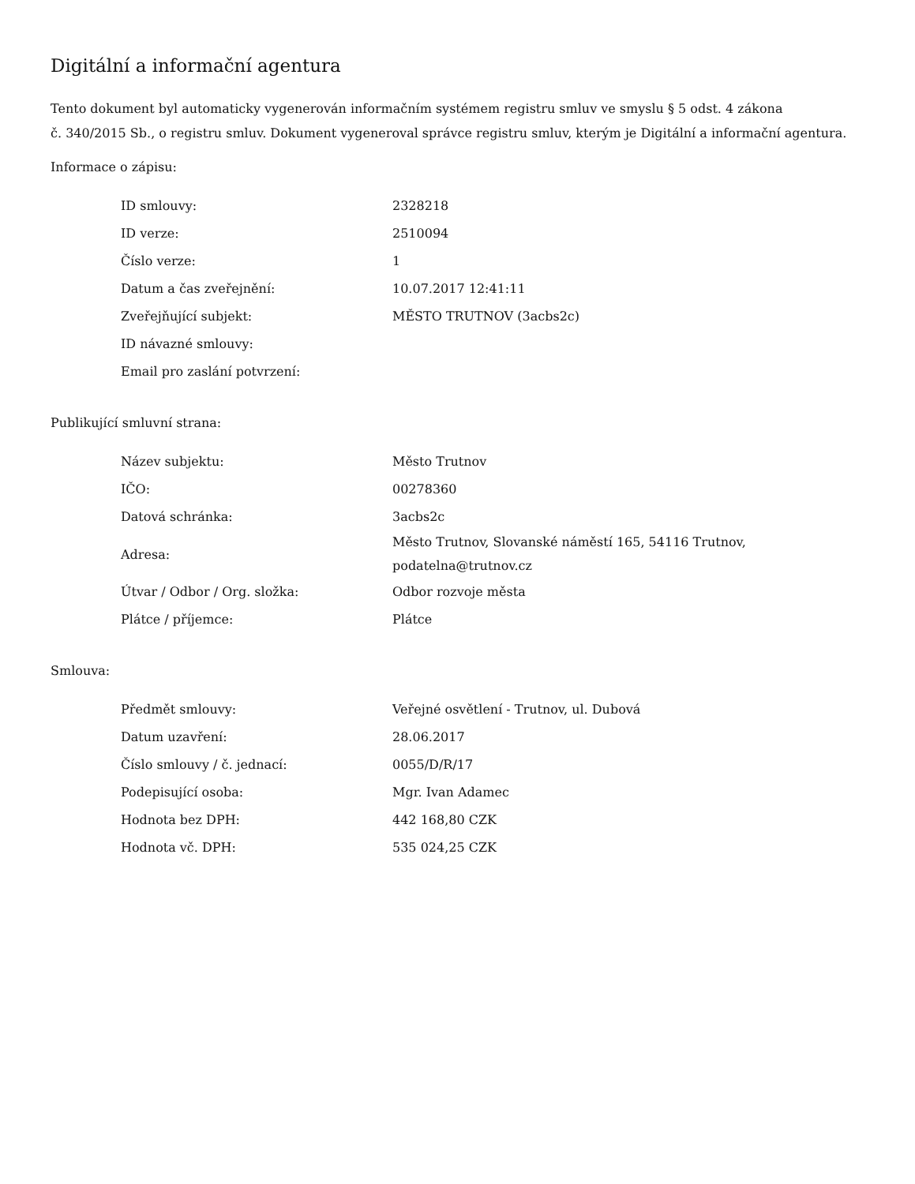Digitální a informační agentura
Tento dokument byl automaticky vygenerován informačním systémem registru smluv ve smyslu § 5 odst. 4 zákona
č. 340/2015 Sb., o registru smluv. Dokument vygeneroval správce registru smluv, kterým je Digitální a informační agentura.
Informace o zápisu:
| ID smlouvy: | 2328218 |
| ID verze: | 2510094 |
| Číslo verze: | 1 |
| Datum a čas zveřejnění: | 10.07.2017 12:41:11 |
| Zveřejňující subjekt: | MĚSTO TRUTNOV (3acbs2c) |
| ID návazné smlouvy: | |
| Email pro zaslání potvrzení: | |
Publikující smluvní strana:
| Název subjektu: | Město Trutnov |
| IČO: | 00278360 |
| Datová schránka: | 3acbs2c |
| Adresa: | Město Trutnov, Slovanské náměstí 165, 54116 Trutnov, podatelna@trutnov.cz |
| Útvar / Odbor / Org. složka: | Odbor rozvoje města |
| Plátce / příjemce: | Plátce |
Smlouva:
| Předmět smlouvy: | Veřejné osvětlení - Trutnov, ul. Dubová |
| Datum uzavření: | 28.06.2017 |
| Číslo smlouvy / č. jednací: | 0055/D/R/17 |
| Podepisující osoba: | Mgr. Ivan Adamec |
| Hodnota bez DPH: | 442 168,80 CZK |
| Hodnota vč. DPH: | 535 024,25 CZK |